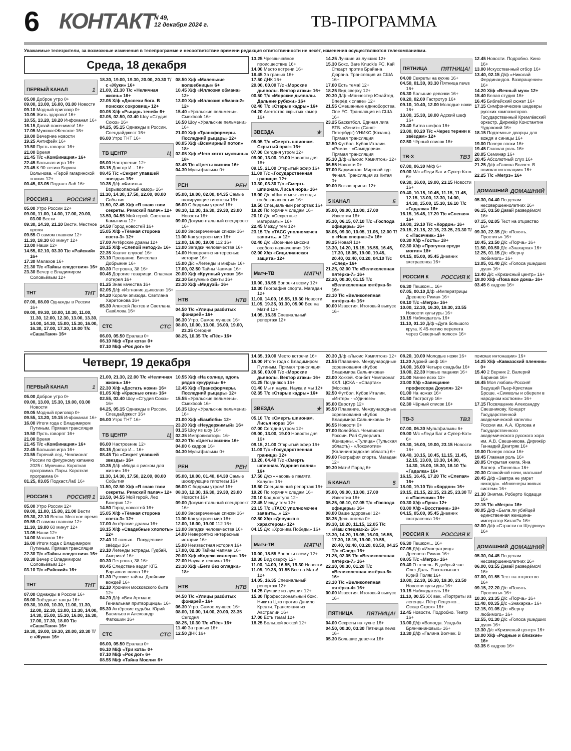6
КОНТАКТ
N 49,
12 декабря 2024 г.
ТВ-ПРОГРАММА
Уважаемые телезрители, за возможные изменения в телепрограмме и несоответствие времени редакция ответственности не несёт, изменения осуществляются телекомпаниями.
Среда, 18 декабря
ПЕРВЫЙ КАНАЛ 1
05.00 Доброе утро 0+
09.00, 13.00, 16.00, 03.00 Новости
09.10 Модный приговор 0+
10.05 Жить здорово! 16+
10.55, 13.20, 18.20 Инфоканал 16+
16.15 Давай поженимся! 16+
17.05 Мужское/Женское 16+
18.00 Вечерние новости
19.25 Антифейк 16+
19.50 Пусть говорят 16+
21.00 Время
21.45 Т/с «Комбинация» 16+
22.45 Большая игра 16+
23.45 К 90-летию Бориса Волынова. «Герой гагаринской эпохи» 12+
00.45, 03.05 Подкаст.Лаб 16+
РОССИЯ 1 РОССИЯ 1
05.00 Утро России 12+
09.00, 11.00, 14.00, 17.00, 20.00, 03.00 Вести
09.30, 14.30, 21.10 Вести. Местное время
09.55 О самом главном 12+
11.30, 18.30 60 минут 12+
13.00 Наши 12+
14.55, 02.10, 03.30 Т/с «Райский» 16+
17.30 Малахов 16+
21.30 Т/с «Тайны следствия» 16+
23.30 Вечер с Владимиром Соловьёвым 12+
ТНТ ТНТ
07.00, 08.00 Однажды в России 16+
09.00, 09.30, 10.00, 10.30, 11.00, 11.30, 12.00, 12.30, 13.00, 13.30, 14.00, 14.30, 15.00, 15.30, 16.00, 16.30, 17.00, 17.30, 18.00 Т/с «СашаТаня» 16+
18.30, 19.00, 19.30, 20.00, 20.30 Т/с «Жуки» 16+
21.00, 21.30 Т/с «Неличная жизнь» 16+
22.05 Х/ф «Доспехи бога. В поисках сокровищ» 12+
00.05 Х/ф «Рыцарь теней» 6+
02.05, 02.50, 03.40 Шоу «Студия Союз» 16+
04.25, 05.15 Однажды в России. Спецдайджест 16+
06.00 Утро ТНТ 16+
ТВ ЦЕНТР Ц
06.00 Настроение 12+
08.15 Доктор И... 16+
08.45 Т/с «Секрет упавшей звезды» 16+
10.35 Д/ф «Фитиль». Взрывоопасный юмор» 16+
11.30, 14.30, 17.50, 22.00, 00.00 События
11.50, 02.45 Х/ф «Я знаю твои секреты. Римский палач» 12+
13.50, 04.55 Мой герой. Светлана Камынина 12+
14.50 Город новостей 16+
15.05 Х/ф «Тёмная сторона света-3» 12+
17.00 Актёрские драмы 12+
18.15 Х/ф «Слепой метод-3» 16+
22.35 Хватит слухов! 16+
23.10 Прощание. Вячеслав Добрынин 16+
00.30 Петровка, 38 16+
00.45 Дорогие товарищи. Опасная лотерея 16+
01.25 Знак качества 16+
02.05 Д/ф «Изгнание дьявола» 16+
04.20 Короли эпизода. Светлана Харитонова 16+
05.30 Алексей Локтев и Светлана Савёлова 16+
СТС СТС
06.00, 05.50 Ералаш 0+
06.10 М/ф «Три кота» 0+
07.10 М/ф «Рок дог» 6+
08.50 Х/ф «Маленькие волшебницы» 6+
10.45 Х/ф «Иллюзия обмана» 12+
13.00 Х/ф «Иллюзия обмана-2» 12+
15.40 «Уральские пельмени». Смехbook 16+
16.50 Шоу «Уральские пельмени» 16+
21.00 Х/ф «Трансформеры. Последний рыцарь» 12+
00.05 Х/ф «Всемирный потоп» 18+
02.05 Х/ф «Чего хотят мужчины» 18+
03.45 Т/с «Цветы жизни» 16+
04.30 Мультфильмы 0+
РЕН РЕН
05.00, 18.00, 02.00, 04.35 Самые шокирующие гипотезы 16+
06.00 С бодрым утром! 16+
08.30, 12.30, 16.30, 19.30, 23.00 Новости 16+
09.00 Документальный спецпроект 16+
10.00 Засекреченные списки 16+
11.00 Как устроен мир 16+
12.00, 16.00, 19.00 112 16+
13.00 Загадки человечества 16+
14.00 Невероятно интересные истории 16+
15.00 Д/с «Легенды и мифы» 16+
17.00, 02.50 Тайны Чапман 16+
20.00 Х/ф «Крупный улов» 16+
22.30 Безумные факты 16+
23.30 Х/ф «Мидуэй» 16+
НТВ НТВ
04.50 Т/с «Улицы разбитых фонарей» 16+
06.30 Утро. Самое лучшее 16+
08.00, 10.00, 13.00, 16.00, 19.00, 23.35 Сегодня
08.25, 10.35 Т/с «Пёс» 16+
13.25 Чрезвычайное происшествие 16+
14.00 Место встречи 16+
16.45 За гранью 16+
17.50 ДНК 16+
20.00, 00.00 Т/с «Морские дьяволы. Вектор атаки» 16+
00.50 Т/с «Морские дьяволы. Дальние рубежи» 16+
02.40 Т/с «Старые кадры» 16+
04.20 Агентство скрытых камер 16+
ЗВЕЗДА ★
05.05 Т/с «Смерть шпионам. Скрытый враг» 16+
07.00 Сегодня утром 12+
09.00, 13.00, 19.00 Новости дня 16+
09.15, 21.00 Открытый эфир 16+
11.00 Т/с «Государственная граница» 12+
13.30, 03.30 Т/с «Смерть шпионам. Лисья нора» 16+
18.00 Д/с «Щит и меч: легенды госбезопасности» 16+
18.50 Специальный репортаж 16+
19.20 По горячим следам 16+
20.10 Д/с «Секретные материалы» 16+
22.45 Между тем 12+
23.15 Т/с «ТАСС уполномочен заявить...» 12+
02.40 Д/с «Военные миссии особого назначения» 16+
02.00 Х/ф «Сицилианская защита» 12+
Матч-ТВ МАТЧ!
10.00, 18.55 Вопреки всему 12+
10.30 География спорта. Магадан 12+
11.00, 14.00, 16.55, 19.30 Новости
11.05, 19.35, 01.30, 05.00 Все на Матч! 12+
14.05, 16.35 Специальный репортаж 12+
14.25 Лучшие из лучших 12+
15.30 Бокс. Bare Knuckle FC. Кай Стюарт против Брайана Дюрана. Трансляция из США 16+
17.00 Есть тема! 12+
18.25 Вид сверху 12+
20.30 Д/ф «Манчестер Юнайтед. Вперёд к славе» 12+
21.55 Смешанные единоборства. One FC. Трансляция из США 16+
23.25 Баскетбол. Единая лига ВТБ. «Зенит» (Санкт-Петербург)-УНИКС (Казань). Прямая трансляция
02.50 Футбол. Кубок Италии. «Рома» - «Сампдория». Прямая трансляция
05.30 Д/ф «Льюис Хэмилтон» 12+
06.55 Новости 0+
07.00 Бадминтон. Мировой тур. Финал. Трансляция из Китая 0+
09.00 Вызов принят 12+
5 КАНАЛ 5
05.00, 09.00, 13.00, 17.00 Известия 16+
05.30, 06.15, 07.10 Т/с «Господа офицеры» 16+
08.05, 09.30, 10.05, 11.05, 12.00 Т/с «Наш спецназ-2» 16+
08.25 НоваЯ 12+
13.30, 14.20, 15.15, 15.55, 16.45, 17.30, 18.05, 19.00, 19.45, 20.40, 02.40, 03.20, 04.10 Т/с «След» 16+
21.25, 02.00 Т/с «Великолепная пятёрка-7» 16+
22.20, 00.30, 01.15 Т/с «Великолепная пятёрка-6» 16+
23.10 Т/с «Великолепная пятёрка-4» 16+
00.00 Известия. Итоговый выпуск 16+
ПЯТНИЦА ПЯТНИЦА!
04.00 Секреты на кухне 16+
04.50, 01.30, 03.30 Пятница news 16+
05.30 Большие девочки 16+
08.20, 02.00 Гастротур 16+
09.10, 10.40, 12.00 Молодые ножи 16+
13.00, 15.30, 18.00 Адский шеф 16+
20.40 Битва шефов 16+
23.00, 00.20 Т/с «Через тернии к звёздам» 12+
02.50 Чёрный список 16+
ТВ-3 ТВ3
07.00, 06.30 М/ф 6+
09.00 М/с «Леди Баг и Супер-Кот» 6+
09.30, 16.00, 19.00, 23.15 Новости 16+
09.40, 10.15, 10.45, 11.15, 11.45, 12.15, 13.00, 13.30, 14.00, 14.30, 15.00, 15.30, 16.10 Т/с «Гадалка» 16+
16.15, 16.45, 17.20 Т/с «Слепая» 16+
18.00, 19.10 Т/с «Кордон» 16+
20.15, 21.15, 22.15, 23.25, 23.30 Т/с «Пасечник» 16+
00.30 Х/ф «Гость» 18+
02.30 Х/ф «Прогулка среди могил» 18+
04.15, 05.00, 05.45 Дневник экстрасенса 16+
РОССИЯ К РОССИЯ К
06.30 Пешком... 16+
07.05, 00.10 Д/ф «Императрицы Древнего Рима» 16+
08.10 Т/с «Мегрэ» 16+
10.00, 12.30, 16.30, 19.30, 23.55 Новости культуры 16+
10.15 Наблюдатель 16+
11.10, 01.10 Д/ф «Дуга большого круга. К 45-летию перелета через Северный полюс» 16+
12.45 Новости. Подробно. Кино 16+
13.00 Искусственный отбор 16+
13.40, 02.15 Д/ф «Николай Фердинандов. Возвращение» 16+
14.20 Х/ф «Вечный муж» 12+
15.40 Белая студия 16+
16.45 Библейский сюжет 16+
17.15 Симфонические шедевры русских композиторов. Государственный Кремлёвский оркестр. Дирижёр Константин Чудовский 16+
18.15 Подземные дворцы для вождя и синицы 16+
19.00 Почерк эпохи 16+
19.45 Главная роль 16+
20.05 Семинар 16+
20.45 Абсолютный слух 16+
21.25 Д/ф «Галина Волчек. В поисках интонации» 16+
22.25 Т/с «Мегрэ» 16+
ДОМАШНИЙ ДОМАШНИЙ
05.30, 04.40 По делам несовершеннолетних 16+
06.15, 03.50 Давай разведёмся! 16+
07.15, 02.05 Тест на отцовство 16+
09.30, 22.35 Д/с «Понять. Простить» 16+
10.45, 23.50 Д/с «Порча» 16+
11.50, 00.50 Д/с «Знахарка» 16+
12.25, 01.15 Д/с «Верну любимого» 16+
13.05, 01.40 Д/с «Голоса ушедших душ» 16+
13.40 Д/с «Кризисный центр» 16+
18.00 Х/ф «Пока все дома» 16+
03.45 6 кадров 16+
Четверг, 19 декабря
ПЕРВЫЙ КАНАЛ 1
05.00 Доброе утро 0+
09.00, 13.00, 15.30, 19.00, 03.00 Новости
09.05 Модный приговор 0+
09.55, 13.20, 19.15 Инфоканал 16+
16.00 Итоги года с Владимиром Путиным. Прямая трансляция
19.50 Пусть говорят 16+
21.00 Время
21.45 Т/с «Комбинация» 16+
22.45 Большая игра 16+
23.55 Горячий лед. Чемпионат России по фигурному катанию 2025 г. Мужчины. Короткая программа. Пары. Короткая программа 0+
01.25, 03.05 Подкаст.Лаб 16+
РОССИЯ 1 РОССИЯ 1
05.00 Утро России 12+
09.00, 11.00, 15.00, 21.00 Вести
09.30, 22.10 Вести. Местное время
09.55 О самом главном 12+
11.30, 19.00 60 минут 12+
13.05 Наши 12+
14.00 Малахов 16+
16.00 Итоги года с Владимиром Путиным. Прямая трансляция
22.30 Т/с «Тайны следствия» 16+
00.30 Вечер с Владимиром Соловьёвым 12+
03.10 Т/с «Райский» 16+
ТНТ ТНТ
07.00 Однажды в России 16+
08.00 Звёздные танцы 16+
09.30, 10.00, 10.30, 11.00, 11.30, 12.00, 12.30, 13.00, 13.30, 14.00, 14.30, 15.00, 15.30, 16.00, 16.30, 17.00, 17.30, 18.00 Т/с «СашаТаня» 16+
18.30, 19.00, 19.30, 20.00, 20.30 Т/с «Жуки» 16+
21.00, 21.30, 22.00 Т/с «Неличная жизнь» 16+
22.30 Х/ф «Достать ножи» 16+
01.05 Х/ф «Красные огни» 16+
02.55, 03.40 Шоу «Студия Союз» 16+
04.25, 05.15 Однажды в России. Спецдайджест 16+
06.00 Утро ТНТ 16+
ТВ ЦЕНТР Ц
06.00 Настроение 12+
08.15 Доктор И... 16+
08.45 Т/с «Секрет упавшей звезды» 16+
10.35 Д/ф «Мода с риском для жизни» 16+
11.30, 14.30, 17.50, 22.00, 00.00 События
11.50, 02.50 Х/ф «Я знаю твои секреты. Римский палач» 12+
13.50, 04.55 Мой герой. Лео Бокерия 12+
14.50 Город новостей 16+
15.05 Х/ф «Тёмная сторона света-3» 12+
17.00 Актёрские драмы 16+
18.15 Х/ф «Свадебные хлопоты» 12+
22.40 10 самых... Похудевшие звёзды 16+
23.10 Легенды эстрады. Гудбай, Америка! 16+
00.30 Петровка, 38 16+
00.45 Следствие ведет КГБ. Взрывная волна 16+
01.30 Русские тайны. Двойники вождей 16+
02.10 Хроники московского быта 12+
04.20 Д/ф «Вия Артмане. Гениальная притворщица» 16+
05.30 Актёрские судьбы. Юрий Васильев и Александр Фатюшин 16+
СТС СТС
06.00, 05.50 Ералаш 0+
06.10 М/ф «Три кота» 0+
07.10 М/ф «Рок дог» 6+
08.55 М/ф «Тайна Мосли» 6+
10.55 Х/ф «На солнце, вдоль рядов кукурузы» 6+
12.45 Х/ф «Трансформеры. Последний рыцарь» 12+
15.55 «Уральские пельмени». Смехbook 16+
16.35 Шоу «Уральские пельмени» 16+
21.00 Х/ф «Бамблби» 12+
23.20 Х/ф «Неудержимый» 16+
01.15 Шоу из шоу 16+
02.35 Импровизаторы 16+
03.20 Т/с «Цветы жизни» 16+
04.00 6 кадров 16+
04.30 Мультфильмы 0+
РЕН РЕН
05.00, 18.00, 01.40, 04.30 Самые шокирующие гипотезы 16+
06.00 С бодрым утром! 16+
08.30, 12.30, 16.30, 19.30, 23.00 Новости 16+
09.00 Документальный спецпроект 16+
10.00 Засекреченные списки 16+
11.00 Как устроен мир 16+
12.00, 16.00, 19.00 112 16+
13.00 Загадки человечества 16+
14.00 Невероятно интересные истории 16+
15.00 Неизвестная история 16+
17.00, 02.30 Тайны Чапман 16+
20.00 Х/ф «Кодекс киллера» 16+
22.00 Наука и техника 16+
23.30 Х/ф «Беги без оглядки» 18+
НТВ НТВ
04.50 Т/с «Улицы разбитых фонарей» 16+
06.30 Утро. Самое лучшее 16+
08.00, 10.00, 14.00, 20.00, 23.35 Сегодня
08.25, 10.30 Т/с «Пёс» 16+
11.40 За гранью 16+
12.50 ДНК 16+
14.35, 19.00 Место встречи 16+
16.00 Итоги года с Владимиром Путиным. Прямая трансляция
20.50, 00.00 Т/с «Морские дьяволы. Вектор атаки» 16+
01.25 Поздняков 16+
01.40 Мы и наука. Наука и мы 12+
02.35 Т/с «Старые кадры» 16+
ЗВЕЗДА ★
05.10 Т/с «Смерть шпионам. Лисья нора» 16+
07.00 Сегодня утром 12+
09.00, 13.00, 19.00 Новости дня 16+
09.15, 21.00 Открытый эфир 16+
11.00 Т/с «Государственная граница» 12+
13.20, 04.40 Т/с «Смерть шпионам. Ударная волна» 16+
17.50 Д/ф «Часовые памяти. Калуга» 16+
18.50 Специальный репортаж 16+
19.20 По горячим следам 16+
20.10 Код доступа 12+
22.45 Между тем 12+
23.15 Т/с «ТАСС уполномочен заявить...» 12+
02.50 Х/ф «Девушка с характером» 12+
04.15 Д/с «Хроника Победы» 16+
Матч-ТВ МАТЧ!
10.00, 18.55 Вопреки всему 12+
10.30 Вид сверху 12+
11.00, 14.00, 16.55, 19.30 Новости
11.05, 19.35, 01.55 Все на Матч! 12+
14.05, 16.35 Специальный репортаж 12+
14.25 Лучшие из лучших 12+
15.30 Профессиональный бокс. Никита Цзю против Данило Креати. Трансляция из Австралии 16+
17.00 Есть тема! 12+
18.25 Большой хоккей 12+
20.30 Д/ф «Льюис Хэмилтон» 12+
21.55 Плавание. Международные соревнования «Кубок Владимира Сальникова»
23.00 Хоккей. Фонбет Чемпионат КХЛ. ЦСКА - «Спартак» (Москва)
02.50 Футбол. Кубок Италии. «Интер» - «Удинезе»
05.00 Евротур 12+
05.50 Плавание. Международные соревнования «Кубок Владимира Сальникова» 0+
06.55 Новости 0+
07.00 Волейбол. Чемпионат России. Pari Суперлига. Женщины. «Тулица» (Тульская область) - «Локомотив» (Калининградская область) 6+
09.00 География спорта. Магадан 12+
09.30 Матч! Парад 6+
5 КАНАЛ 5
05.00, 09.00, 13.00, 17.00 Известия 16+
05.25, 06.10, 07.05 Т/с «Господа офицеры» 16+
08.00 Ваше здоровье! 12+
08.35 День ангела 0+
09.30, 10.20, 11.15, 12.05 Т/с «Наш спецназ-2» 16+
13.30, 14.20, 15.05, 16.00, 16.55, 17.30, 18.15, 19.00, 19.55, 20.40, 02.40, 03.20, 03.50, 04.25 Т/с «След» 16+
21.25, 02.05 Т/с «Великолепная пятёрка-7» 16+
22.20, 00.30, 01.20 Т/с «Великолепная пятёрка-6» 16+
23.10 Т/с «Великолепная пятёрка-4» 16+
00.00 Известия. Итоговый выпуск 16+
ПЯТНИЦА ПЯТНИЦА!
04.00 Секреты на кухне 16+
04.50, 00.30, 03.30 Пятница news 16+
05.30 Большие девочки 16+
08.20, 10.00 Молодые ножи 16+
11.20 Адский шеф 16+
14.00, 16.00 Четыре свадьбы 16+
18.00, 22.30 Новые пацанки 16+
21.00 Умнее всех 12+
23.00 Х/ф «Завещание профессора Доуэля» 12+
01.00 На ножах 16+
01.50 Гастротур 16+
02.30 Чёрный список 16+
ТВ-3 ТВ3
07.00, 06.30 Мультфильмы 6+
09.00 М/с «Леди Баг и Супер-Кот» 6+
09.30, 16.00, 19.00, 23.15 Новости 16+
09.40, 10.15, 10.45, 11.15, 11.45, 12.15, 13.00, 13.30, 14.00, 14.30, 15.00, 15.30, 16.10 Т/с «Гадалка» 16+
16.15, 16.45, 17.20 Т/с «Слепая» 16+
18.00, 19.10 Т/с «Кордон» 16+
20.15, 21.15, 22.15, 23.25, 23.30 Т/с «Пасечник» 16+
00.30 Х/ф «Луна» 12+
03.00 Х/ф «Восстание» 18+
04.15, 05.00, 05.45 Дневник экстрасенса 16+
РОССИЯ К РОССИЯ К
06.30 Пешком... 16+
07.05 Д/ф «Императрицы Древнего Рима» 16+
08.05 Т/с «Мегрэ» 16+
09.40 Оттепель. В добрый час. Олег Даль. Рассказывает Юрий Поляк 16+
10.00, 12.30, 16.30, 19.30, 23.50 Новости культуры 16+
10.15 Наблюдатель 16+
11.10, 00.55 XX век. «Портреты из легенды. Пётр Лещенко... Оскар Строк» 16+
12.45 Новости. Подробно. Театр 16+
13.00 Д/ф «Вологда. Усадьба Брянчаниновых» 16+
13.30 Д/ф «Галина Волчек. В
поисках интонации» 16+
14.25 Х/ф «Кавказский пленник» 0+
15.40 2 Верник 2. Валерий Баринов 16+
16.45 Моя любовь-Россия! Ведущий Пьер-Кристиан Броше. «Символы и обереги в народном костюме» 16+
17.15 Посвящение Александру Свешникову. Концерт Государственной академической капеллы России им. А.А. Юрлова и Государственного академического русского хора им. А.В. Свешникова. Дирижёр Геннадий Дмитряк 16+
19.00 Почерк эпохи 16+
19.45 Главная роль 16+
20.05 Открытая книга. Яна Вагнер. «Тоннель» 16+
20.30 Спокойной ночи, малыши!
20.45 Д/ф «Завтра не умрет никогда». «Инженеры живых систем» 16+
21.30 Энигма. Роберто Кодацци 16+
22.15 Т/с «Мегрэ» 16+
00.05 Д/ф «Была ли убийцей единственная женщина- император Китая?» 16+
02.00 Д/ф «Страсти по Щедрину» 16+
ДОМАШНИЙ ДОМАШНИЙ
05.30, 04.45 По делам несовершеннолетних 16+
06.00, 03.55 Давай разведёмся! 16+
07.00, 01.55 Тест на отцовство 16+
09.15, 22.20 Д/с «Понять. Простить» 16+
10.30, 23.35 Д/с «Порча» 16+
11.40, 00.35 Д/с «Знахарка» 16+
12.15, 01.05 Д/с «Верну любимого» 16+
12.55, 01.30 Д/с «Голоса ушедших душ» 16+
13.30 Д/с «Кризисный центр» 16+
18.00 Х/ф «Родные и близкие» 16+
03.35 6 кадров 16+